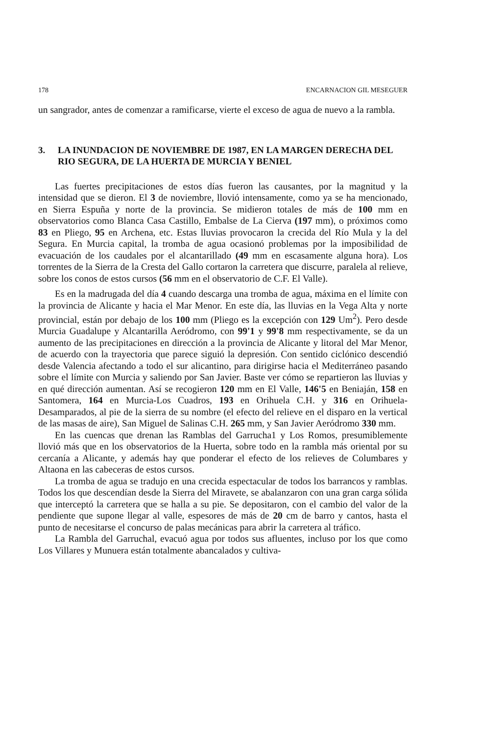178 ENCARNACION GIL MESEGUER
un sangrador, antes de comenzar a ramificarse, vierte el exceso de agua de nuevo a la rambla.
3. LA INUNDACION DE NOVIEMBRE DE 1987, EN LA MARGEN DERECHA DEL RIO SEGURA, DE LA HUERTA DE MURCIA Y BENIEL
Las fuertes precipitaciones de estos días fueron las causantes, por la magnitud y la intensidad que se dieron. El 3 de noviembre, llovió intensamente, como ya se ha mencionado, en Sierra Espuña y norte de la provincia. Se midieron totales de más de 100 mm en observatorios como Blanca Casa Castillo, Embalse de La Cierva (197 mm), o próximos como 83 en Pliego, 95 en Archena, etc. Estas lluvias provocaron la crecida del Río Mula y la del Segura. En Murcia capital, la tromba de agua ocasionó problemas por la imposibilidad de evacuación de los caudales por el alcantarillado (49 mm en escasamente alguna hora). Los torrentes de la Sierra de la Cresta del Gallo cortaron la carretera que discurre, paralela al relieve, sobre los conos de estos cursos (56 mm en el observatorio de C.F. El Valle).
Es en la madrugada del día 4 cuando descarga una tromba de agua, máxima en el límite con la provincia de Alicante y hacia el Mar Menor. En este día, las lluvias en la Vega Alta y norte provincial, están por debajo de los 100 mm (Pliego es la excepción con 129 Um<sup>2</sup>). Pero desde Murcia Guadalupe y Alcantarilla Aeródromo, con 99'1 y 99'8 mm respectivamente, se da un aumento de las precipitaciones en dirección a la provincia de Alicante y litoral del Mar Menor, de acuerdo con la trayectoria que parece siguió la depresión. Con sentido ciclónico descendió desde Valencia afectando a todo el sur alicantino, para dirigirse hacia el Mediterráneo pasando sobre el límite con Murcia y saliendo por San Javier. Baste ver cómo se repartieron las lluvias y en qué dirección aumentan. Así se recogieron 120 mm en El Valle, 146'5 en Beniaján, 158 en Santomera, 164 en Murcia-Los Cuadros, 193 en Orihuela C.H. y 316 en Orihuela-Desamparados, al pie de la sierra de su nombre (el efecto del relieve en el disparo en la vertical de las masas de aire), San Miguel de Salinas C.H. 265 mm, y San Javier Aeródromo 330 mm.
En las cuencas que drenan las Ramblas del Garrucha1 y Los Romos, presumiblemente llovió más que en los observatorios de la Huerta, sobre todo en la rambla más oriental por su cercanía a Alicante, y además hay que ponderar el efecto de los relieves de Columbares y Altaona en las cabeceras de estos cursos.
La tromba de agua se tradujo en una crecida espectacular de todos los barrancos y ramblas. Todos los que descendían desde la Sierra del Miravete, se abalanzaron con una gran carga sólida que interceptó la carretera que se halla a su pie. Se depositaron, con el cambio del valor de la pendiente que supone llegar al valle, espesores de más de 20 cm de barro y cantos, hasta el punto de necesitarse el concurso de palas mecánicas para abrir la carretera al tráfico.
La Rambla del Garruchal, evacuó agua por todos sus afluentes, incluso por los que como Los Villares y Munuera están totalmente abancalados y cultiva-